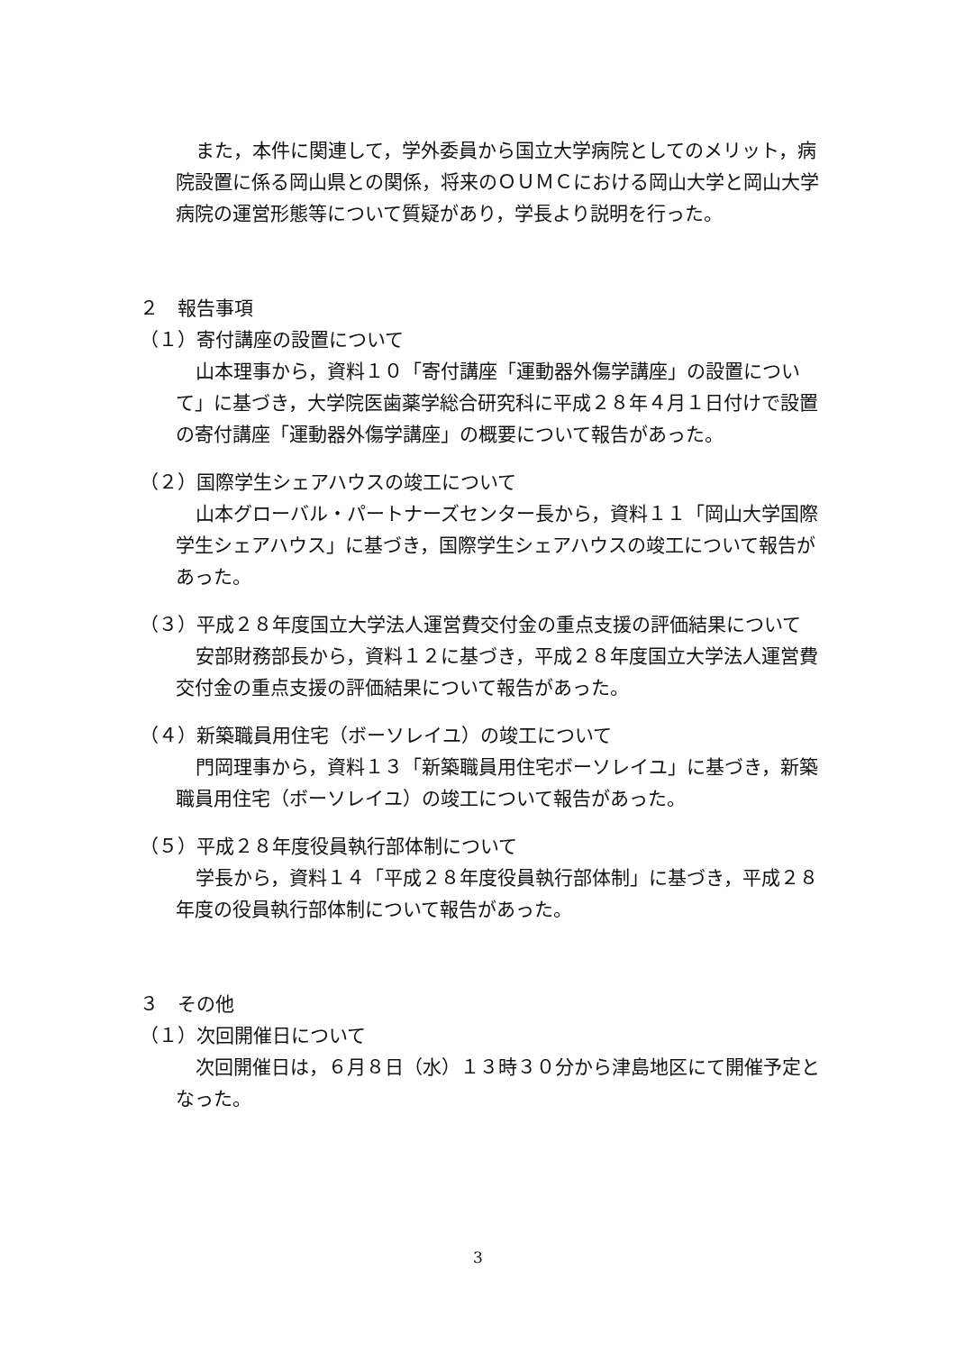また，本件に関連して，学外委員から国立大学病院としてのメリット，病院設置に係る岡山県との関係，将来のＯＵＭＣにおける岡山大学と岡山大学病院の運営形態等について質疑があり，学長より説明を行った。
２　報告事項
（１）寄付講座の設置について
山本理事から，資料１０「寄付講座「運動器外傷学講座」の設置について」に基づき，大学院医歯薬学総合研究科に平成２８年４月１日付けで設置の寄付講座「運動器外傷学講座」の概要について報告があった。
（２）国際学生シェアハウスの竣工について
山本グローバル・パートナーズセンター長から，資料１１「岡山大学国際学生シェアハウス」に基づき，国際学生シェアハウスの竣工について報告があった。
（３）平成２８年度国立大学法人運営費交付金の重点支援の評価結果について
安部財務部長から，資料１２に基づき，平成２８年度国立大学法人運営費交付金の重点支援の評価結果について報告があった。
（４）新築職員用住宅（ボーソレイユ）の竣工について
門岡理事から，資料１３「新築職員用住宅ボーソレイユ」に基づき，新築職員用住宅（ボーソレイユ）の竣工について報告があった。
（５）平成２８年度役員執行部体制について
学長から，資料１４「平成２８年度役員執行部体制」に基づき，平成２８年度の役員執行部体制について報告があった。
３　その他
（１）次回開催日について
次回開催日は，６月８日（水）１３時３０分から津島地区にて開催予定となった。
3